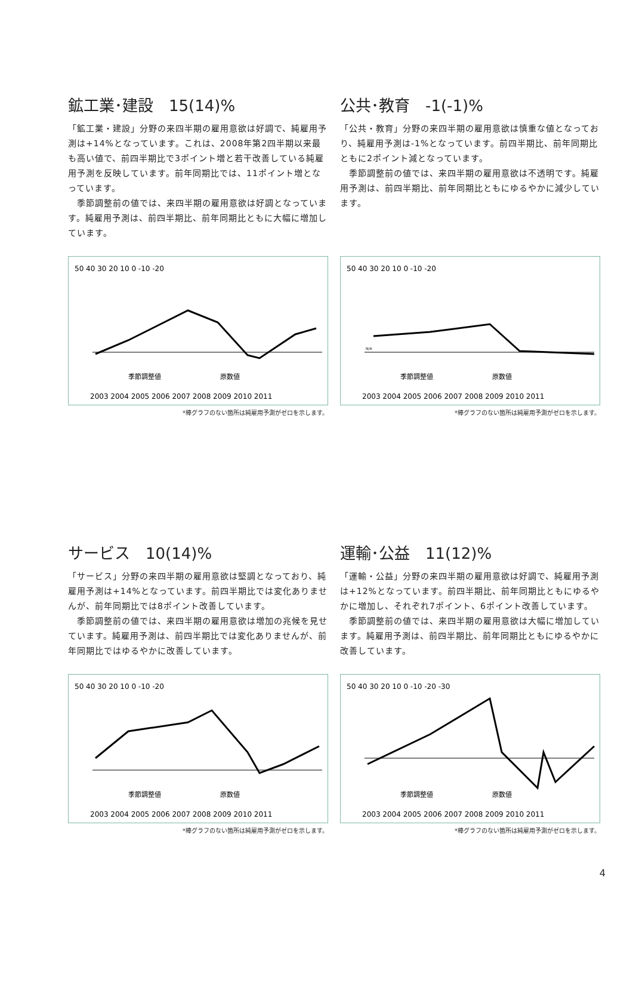鉱工業･建設　15(14)%
「鉱工業・建設」分野の来四半期の雇用意欲は好調で、純雇用予測は+14%となっています。これは、2008年第2四半期以来最も高い値で、前四半期比で3ポイント増と若干改善している純雇用予測を反映しています。前年同期比では、11ポイント増となっています。
　季節調整前の値では、来四半期の雇用意欲は好調となっています。純雇用予測は、前四半期比、前年同期比ともに大幅に増加しています。
50 40 30 20 10 0 -10 -20
季節調整値　　　　　　　　　原数値
2003 2004 2005 2006 2007 2008 2009 2010 2011
*棒グラフのない箇所は純雇用予測がゼロを示します。
公共･教育　-1(-1)%
「公共・教育」分野の来四半期の雇用意欲は慎重な値となっており、純雇用予測は-1%となっています。前四半期比、前年同期比ともに2ポイント減となっています。
　季節調整前の値では、来四半期の雇用意欲は不透明です。純雇用予測は、前四半期比、前年同期比ともにゆるやかに減少しています。
50 40 30 20 10 0 -10 -20
N/A
季節調整値　　　　　　　　　原数値
2003 2004 2005 2006 2007 2008 2009 2010 2011
*棒グラフのない箇所は純雇用予測がゼロを示します。
サービス　10(14)%
「サービス」分野の来四半期の雇用意欲は堅調となっており、純雇用予測は+14%となっています。前四半期比では変化ありませんが、前年同期比では8ポイント改善しています。
　季節調整前の値では、来四半期の雇用意欲は増加の兆候を見せています。純雇用予測は、前四半期比では変化ありませんが、前年同期比ではゆるやかに改善しています。
50 40 30 20 10 0 -10 -20
季節調整値　　　　　　　　　原数値
2003 2004 2005 2006 2007 2008 2009 2010 2011
*棒グラフのない箇所は純雇用予測がゼロを示します。
運輸･公益　11(12)%
「運輸・公益」分野の来四半期の雇用意欲は好調で、純雇用予測は+12%となっています。前四半期比、前年同期比ともにゆるやかに増加し、それぞれ7ポイント、6ポイント改善しています。
　季節調整前の値では、来四半期の雇用意欲は大幅に増加しています。純雇用予測は、前四半期比、前年同期比ともにゆるやかに改善しています。
50 40 30 20 10 0 -10 -20 -30
季節調整値　　　　　　　　　原数値
2003 2004 2005 2006 2007 2008 2009 2010 2011
*棒グラフのない箇所は純雇用予測がゼロを示します。
4